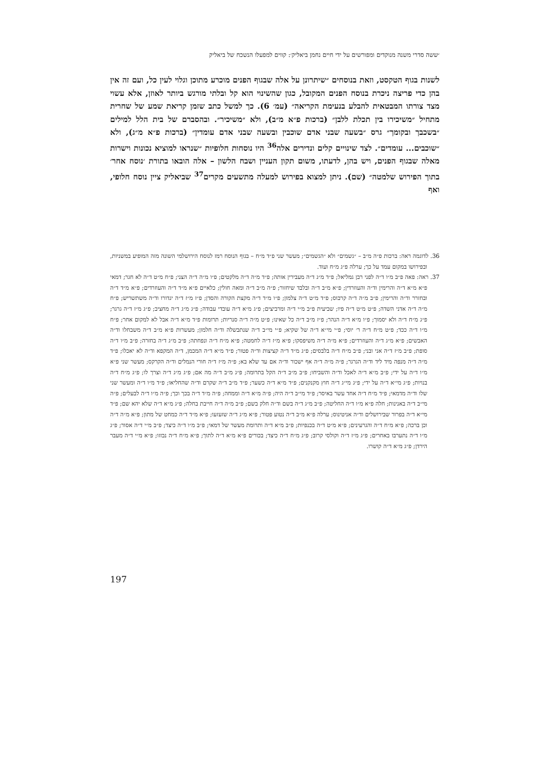׳ששה סדרי משנה מנוקדים ומפורשים על ידי חיים נחמן ביאליק׳: קווים למפעלו הנשכח של ביאליק
לשנות בגוף הטקסט, וזאת בנוסחים ״שיתרונן על אלה שבגוף הפנים מוכרע מתוכן וגלוי לעין כל, ועם זה אין בהן כדי פריצה ניכרת בנוסח הפנים המקובל, כגון שהשינוי הוא קל ובלתי מורגש ביותר לאוזן, אלא עשוי מצד צורתו המבטאית להבלע בנעימת הקריאה״ (עמ׳ 6). כך למשל כתב שזמן קריאת שמע של שחרית מתחיל ״משיכירו בין תכלת ללבן״ (ברכות פ״א מ״ב), ולא ״משיכיר״. ובהסברם של בית הלל למילים ״בשכבך ובקומך״ גרס ״בשעה שבני אדם שוכבין ובשעה שבני אדם עומדין״ (ברכות פ״א מ״ג), ולא ״שוכבים... עומדים״. לצד שינויים קלים ונדירים אלה<sup>36</sup> היו נוסחות חלופיות ״שנראו למוציא נכונות וישרות מאלה שבגוף הפנים, ויש בהן, לדעתו, משום תקון העניין ושבח הלשון – אלה הובאו בתורת ׳נוסח אחר׳ בתוך הפירוש שלמטה״ (שם). ניתן למצוא בפירוש למעלה מתשעים מקרים<sup>37</sup> שביאליק ציין נוסח חלופי, ואף
36. לדוגמה ראה: ברכות פ״ה מ״ב – ״גשמים״ ולא ״הגשמים״; מעשר שני פ״ד מ״ח – בגוף הנוסח רמז לנוסח הירושלמי השונה מזה המופיע במשניות, ובפירושו במקום עמד על כך; ערלה פ״ג מ״ח ועוד.
37. ראה: פאה פ״ב מ״ו ד״ה לפני רבן גמליאל; פ״ד מ״ג ד״ה מעבירין אותה; פ״ד מ״ה ד״ה מלקטים; פ״ו מ״ה ד״ה הצני; פ״ח מ״ט ד״ה לא חגר; דמאי פ״א מ״א ד״ה והרימין וד״ה והעוזרדין; פ״א מ״ב ד״ה ובלבד שיחזור; פ״ה מ״ב ד״ה ומאה חולין; כלאיים פ״א מ״ד ד״ה והעוזרדים; פ״א מ״ד ד״ה ובחזרר וד״ה והרימין; פ״ב מ״ה ד״ה קרבוס; פ״ד מ״ט ד״ה צלמון; פ״ו מ״ד ד״ה מקצת הקורה והסדן; פ״ז מ״ז ד״ה יגדורו וד״ה משתשריש; פ״ח מ״ה ד״ה אדני השדה; פ״ט מ״ט ד״ה פיו; שביעית פ״ב מ״י ד״ה ומרביצים; פ״ג מ״א ד״ה עובדי עבודה; פ״ג מ״ג ד״ה מחציב; פ״ג מ״ז ד״ה גרגר; פ״ג מ״ח ד״ה ולא יסמוך; פ״ו מ״א ד״ה הנהר; פ״ז מ״ב ד״ה כל שאינו; פ״ט מ״ה ד״ה סנריות; תרומות פ״ד מ״א ד״ה אבל לא למקום אחר; פ״ח מ״ו ד״ה ככד; פ״ט מ״ח ד״ה ר׳ יוסי; פ״י מי״א ד״ה של שקיא; פ״י מי״ב ד״ה שנתבשלה וד״ה חלמון; מעשרות פ״א מ״ב ד״ה משבחלו וד״ה האבשים; פ״א מ״ג ד״ה והעוזרדים; פ״א מ״ה ד״ה משיפסקו; פ״א מ״ז ד״ה לחמטה; פ״א מ״ח ד״ה ונפחתה; פ״ב מ״ג ד״ה בחזרה; פ״ב מ״ו ד״ה סופת; פ״ב מ״ז ד״ה אני ובני; פ״ב מ״ח ד״ה בלבסים; פ״ג מ״ד ד״ה קציצות וד״ה פטור; פ״ד מ״א ד״ה המכמן, ד״ה המקפא וד״ה לא יאכלו; פ״ד מ״ה ד״ה מנפה מיד ליד וד״ה הגרגר; פ״ה מ״ה ד״ה אף ישכור וד״ה אם עד שלא בא; פ״ה מ״ז ד״ה חורי הנמלים וד״ה הקרקס; מעשר שני פ״א מ״ו ד״ה על ידי; פ״ב מ״א ד״ה לאכל וד״ה והשביחו; פ״ב מ״ב ד״ה הקל בתרומה; פ״ג מ״ב ד״ה מה אם; פ״ג מ״ג ד״ה וצרך לו; פ״ג מ״ח ד״ה בנויות; פ״ג מי״א ד״ה על ידי; פ״ג מי״ג ד״ה חוץ מקנקנים; פ״ד מ״א ד״ה כשער; פ״ד מ״ב ד״ה שקרם וד״ה שהחליאו; פ״ד מ״ו ד״ה ומעשר שני שלו וד״ה מדמאי; פ״ד מ״ח ד״ה אחד עשר באיסר; פ״ד מי״ב ד״ה היה; פ״ה מ״א ד״ה וממחה; פ״ה מ״ד ד״ה בכך וכך; פ״ה מ״ו ד״ה לבעלים; פ״ה מי״ב ד״ה באנינות; חלה פ״א מ״ו ד״ה החליטה; פ״ב מ״ג ד״ה בשם וד״ה חלק בשם; פ״ב מ״ה ד״ה חייבת בחלה; פ״ג מ״א ד״ה שלא יהא שם; פ״ד מי״א ד״ה בפרור שבירושלים וד״ה אניטינוס; ערלה פ״א מ״ב ד״ה נטוע פטור; פ״א מ״ג ד״ה שזעזעו; פ״א מ״ד ד״ה כמחט של מתון; פ״א מ״ה ד״ה וכן ברכה; פ״א מ״ח ד״ה והגרעינים; פ״א מ״ט ד״ה בכנפיות; פ״ב מ״א ד״ה ותרומת מעשר של דמאי; פ״ב מ״ו ד״ה כיצד; פ״ב מ״י ד״ה אסור; פ״ג מ״ו ד״ה נתערבו באחרים; פ״ג מ״ז ד״ה וקולסי קרוב; פ״ג מ״ח ד״ה כיצד; בכורים פ״א מ״א ד״ה לתוך; פ״א מ״ח ד״ה נבזזו; פ״א מ״י ד״ה מעבר הירדן; פ״ג מ״א ד״ה קושרו.
197